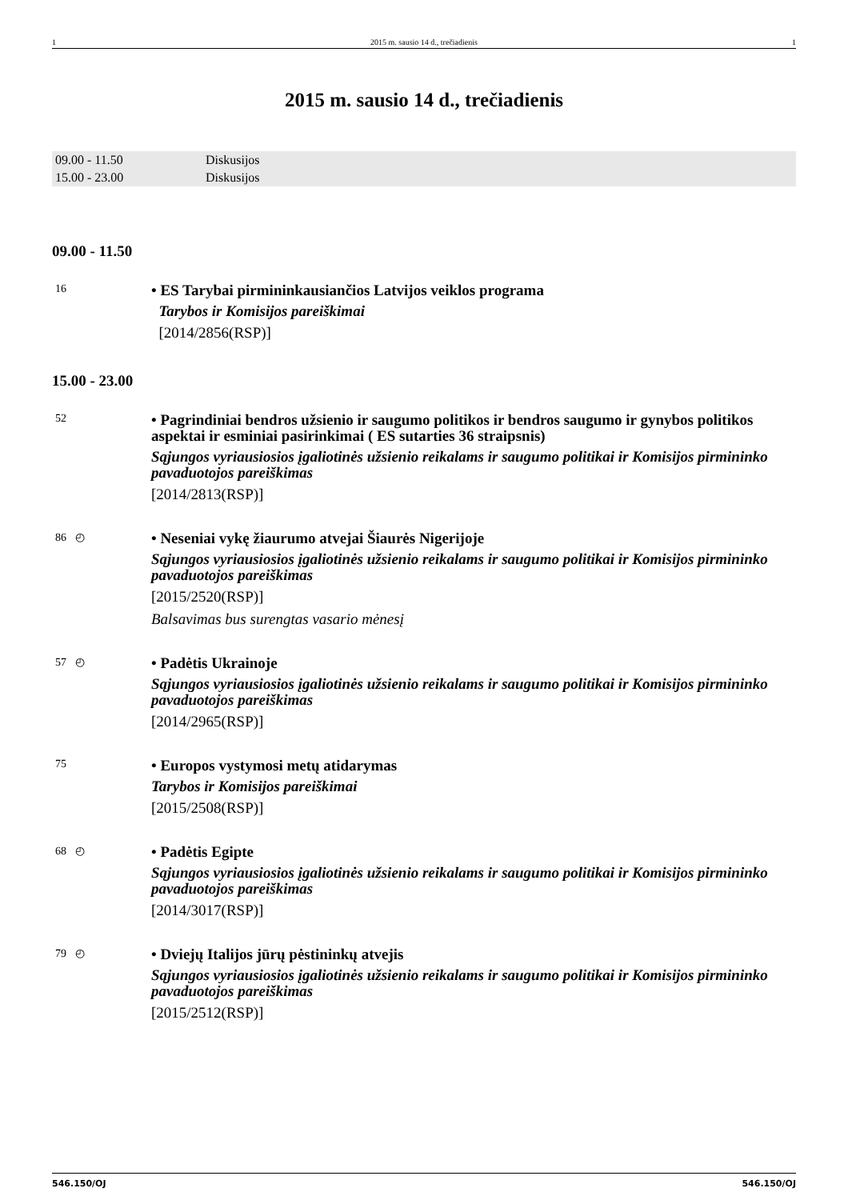1 2015 m. sausio 14 d., trečiadienis 1
2015 m. sausio 14 d., trečiadienis
| 09.00 - 11.50 | Diskusijos |
| 15.00 - 23.00 | Diskusijos |
09.00 - 11.50
16
• ES Tarybai pirmininkausiančios Latvijos veiklos programa
Tarybos ir Komisijos pareiškimai
[2014/2856(RSP)]
15.00 - 23.00
52
• Pagrindiniai bendros užsienio ir saugumo politikos ir bendros saugumo ir gynybos politikos aspektai ir esminiai pasirinkimai ( ES sutarties 36 straipsnis)
Sąjungos vyriausiosios įgaliotinės užsienio reikalams ir saugumo politikai ir Komisijos pirmininko pavaduotojos pareiškimas
[2014/2813(RSP)]
86 ◴
• Neseniai vykę žiaurumo atvejai Šiaurės Nigerijoje
Sąjungos vyriausiosios įgaliotinės užsienio reikalams ir saugumo politikai ir Komisijos pirmininko pavaduotojos pareiškimas
[2015/2520(RSP)]
Balsavimas bus surengtas vasario mėnesį
57 ◴
• Padėtis Ukrainoje
Sąjungos vyriausiosios įgaliotinės užsienio reikalams ir saugumo politikai ir Komisijos pirmininko pavaduotojos pareiškimas
[2014/2965(RSP)]
75
• Europos vystymosi metų atidarymas
Tarybos ir Komisijos pareiškimai
[2015/2508(RSP)]
68 ◴
• Padėtis Egipte
Sąjungos vyriausiosios įgaliotinės užsienio reikalams ir saugumo politikai ir Komisijos pirmininko pavaduotojos pareiškimas
[2014/3017(RSP)]
79 ◴
• Dviejų Italijos jūrų pėstininkų atvejis
Sąjungos vyriausiosios įgaliotinės užsienio reikalams ir saugumo politikai ir Komisijos pirmininko pavaduotojos pareiškimas
[2015/2512(RSP)]
546.150/OJ 546.150/OJ